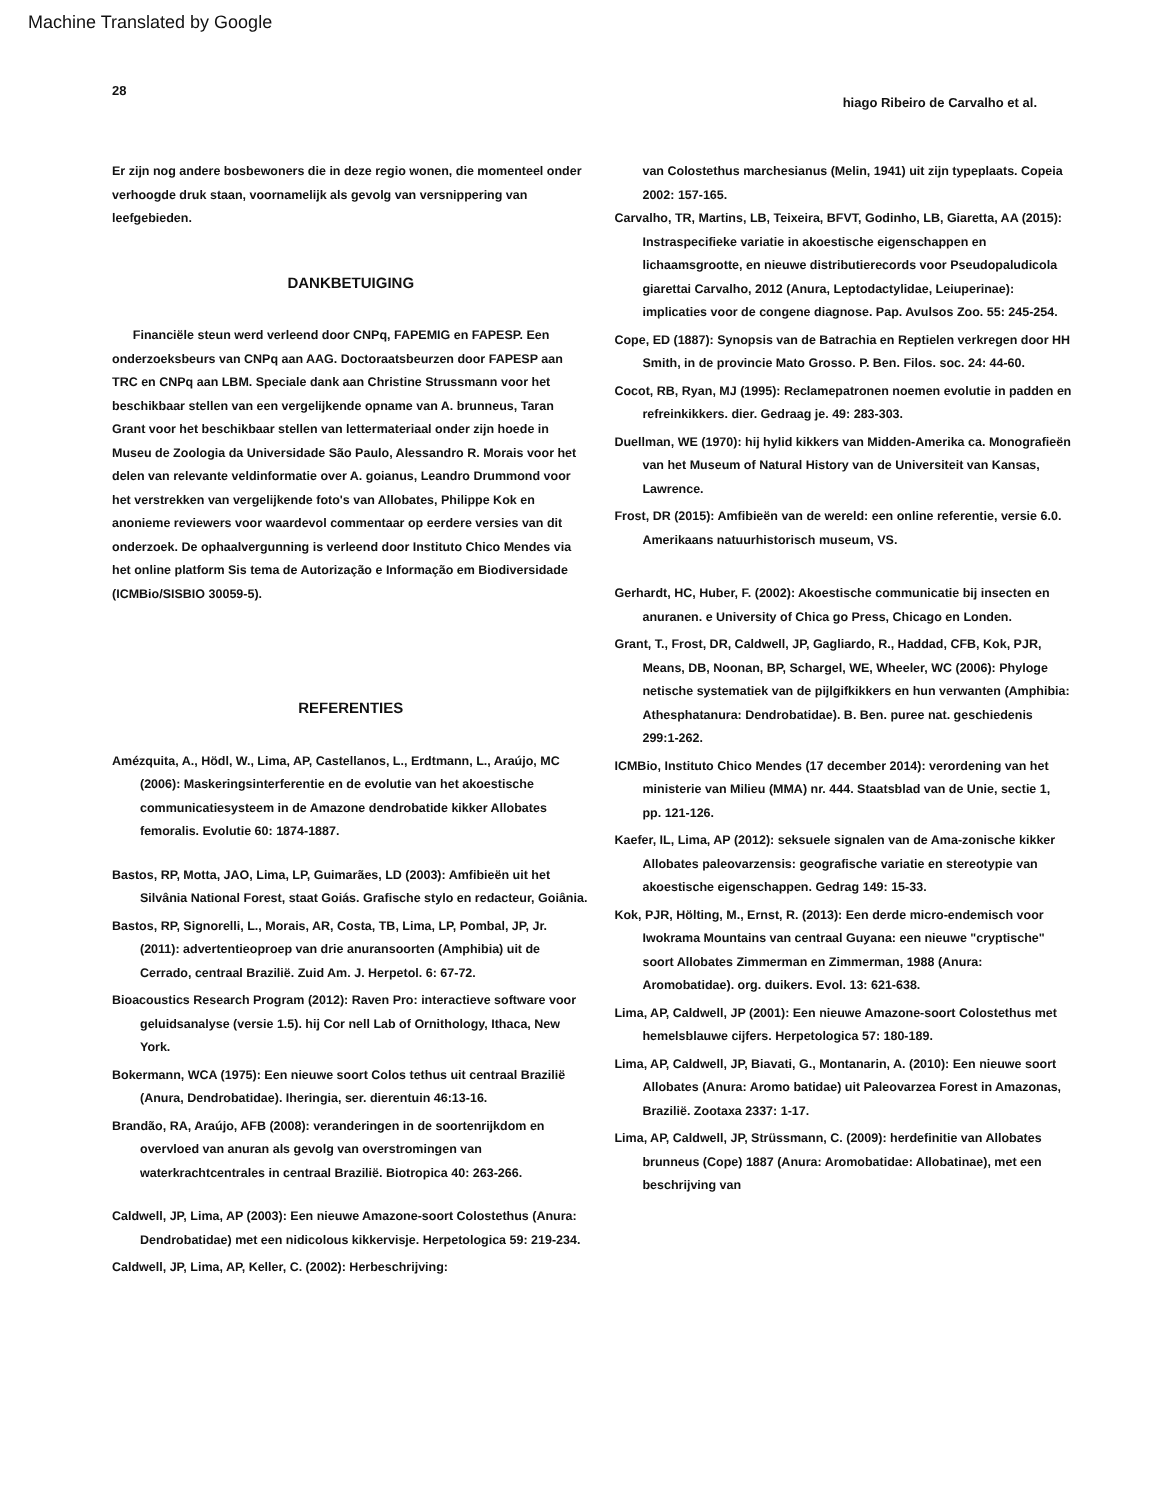Machine Translated by Google
28 hiago Ribeiro de Carvalho et al.
Er zijn nog andere bosbewoners die in deze regio wonen, die momenteel onder verhoogde druk staan, voornamelijk als gevolg van versnippering van leefgebieden.
DANKBETUIGING
Financiële steun werd verleend door CNPq, FAPEMIG en FAPESP. Een onderzoeksbeurs van CNPq aan AAG. Doctoraatsbeurzen door FAPESP aan TRC en CNPq aan LBM. Speciale dank aan Christine Strussmann voor het beschikbaar stellen van een vergelijkende opname van A. brunneus, Taran Grant voor het beschikbaar stellen van lettermateriaal onder zijn hoede in Museu de Zoologia da Universidade São Paulo, Alessandro R. Morais voor het delen van relevante veldinformatie over A. goianus, Leandro Drummond voor het verstrekken van vergelijkende foto's van Allobates, Philippe Kok en anonieme reviewers voor waardevol commentaar op eerdere versies van dit onderzoek. De ophaalvergunning is verleend door Instituto Chico Mendes via het online platform Sis tema de Autorização e Informação em Biodiversidade (ICMBio/SISBIO 30059-5).
REFERENTIES
Amézquita, A., Hödl, W., Lima, AP, Castellanos, L., Erdtmann, L., Araújo, MC (2006): Maskeringsinterferentie en de evolutie van het akoestische communicatiesysteem in de Amazone dendrobatide kikker Allobates femoralis. Evolutie 60: 1874-1887.
Bastos, RP, Motta, JAO, Lima, LP, Guimarães, LD (2003): Amfibieën uit het Silvânia National Forest, staat Goiás. Grafische stylo en redacteur, Goiânia.
Bastos, RP, Signorelli, L., Morais, AR, Costa, TB, Lima, LP, Pombal, JP, Jr. (2011): advertentieoproep van drie anuransoorten (Amphibia) uit de Cerrado, centraal Brazilië. Zuid Am. J. Herpetol. 6: 67-72.
Bioacoustics Research Program (2012): Raven Pro: interactieve software voor geluidsanalyse (versie 1.5). hij Cor nell Lab of Ornithology, Ithaca, New York.
Bokermann, WCA (1975): Een nieuwe soort Colos tethus uit centraal Brazilië (Anura, Dendrobatidae). Iheringia, ser. dierentuin 46:13-16.
Brandão, RA, Araújo, AFB (2008): veranderingen in de soortenrijkdom en overvloed van anuran als gevolg van overstromingen van waterkrachtcentrales in centraal Brazilië. Biotropica 40: 263-266.
Caldwell, JP, Lima, AP (2003): Een nieuwe Amazone-soort Colostethus (Anura: Dendrobatidae) met een nidicolous kikkervisje. Herpetologica 59: 219-234.
Caldwell, JP, Lima, AP, Keller, C. (2002): Herbeschrijving:
van Colostethus marchesianus (Melin, 1941) uit zijn typeplaats. Copeia 2002: 157-165.
Carvalho, TR, Martins, LB, Teixeira, BFVT, Godinho, LB, Giaretta, AA (2015): Instraspecifieke variatie in akoestische eigenschappen en lichaamsgrootte, en nieuwe distributierecords voor Pseudopaludicola giarettai Carvalho, 2012 (Anura, Leptodactylidae, Leiuperinae): implicaties voor de congene diagnose. Pap. Avulsos Zoo. 55: 245-254.
Cope, ED (1887): Synopsis van de Batrachia en Reptielen verkregen door HH Smith, in de provincie Mato Grosso. P. Ben. Filos. soc. 24: 44-60.
Cocot, RB, Ryan, MJ (1995): Reclamepatronen noemen evolutie in padden en refreinkikkers. dier. Gedraag je. 49: 283-303.
Duellman, WE (1970): hij hylid kikkers van Midden-Amerika ca. Monografieën van het Museum of Natural History van de Universiteit van Kansas, Lawrence.
Frost, DR (2015): Amfibieën van de wereld: een online referentie, versie 6.0. Amerikaans natuurhistorisch museum, VS.
Gerhardt, HC, Huber, F. (2002): Akoestische communicatie bij insecten en anuranen. e University of Chica go Press, Chicago en Londen.
Grant, T., Frost, DR, Caldwell, JP, Gagliardo, R., Haddad, CFB, Kok, PJR, Means, DB, Noonan, BP, Schargel, WE, Wheeler, WC (2006): Phyloge netische systematiek van de pijlgifkikkers en hun verwanten (Amphibia: Athesphatanura: Dendrobatidae). B. Ben. puree nat. geschiedenis 299:1-262.
ICMBio, Instituto Chico Mendes (17 december 2014): verordening van het ministerie van Milieu (MMA) nr. 444. Staatsblad van de Unie, sectie 1, pp. 121-126.
Kaefer, IL, Lima, AP (2012): seksuele signalen van de Ama-zonische kikker Allobates paleovarzensis: geografische variatie en stereotypie van akoestische eigenschappen. Gedrag 149: 15-33.
Kok, PJR, Hölting, M., Ernst, R. (2013): Een derde micro-endemisch voor Iwokrama Mountains van centraal Guyana: een nieuwe "cryptische" soort Allobates Zimmerman en Zimmerman, 1988 (Anura: Aromobatidae). org. duikers. Evol. 13: 621-638.
Lima, AP, Caldwell, JP (2001): Een nieuwe Amazone-soort Colostethus met hemelsblauwe cijfers. Herpetologica 57: 180-189.
Lima, AP, Caldwell, JP, Biavati, G., Montanarin, A. (2010): Een nieuwe soort Allobates (Anura: Aromo batidae) uit Paleovarzea Forest in Amazonas, Brazilië. Zootaxa 2337: 1-17.
Lima, AP, Caldwell, JP, Strüssmann, C. (2009): herdefinitie van Allobates brunneus (Cope) 1887 (Anura: Aromobatidae: Allobatinae), met een beschrijving van